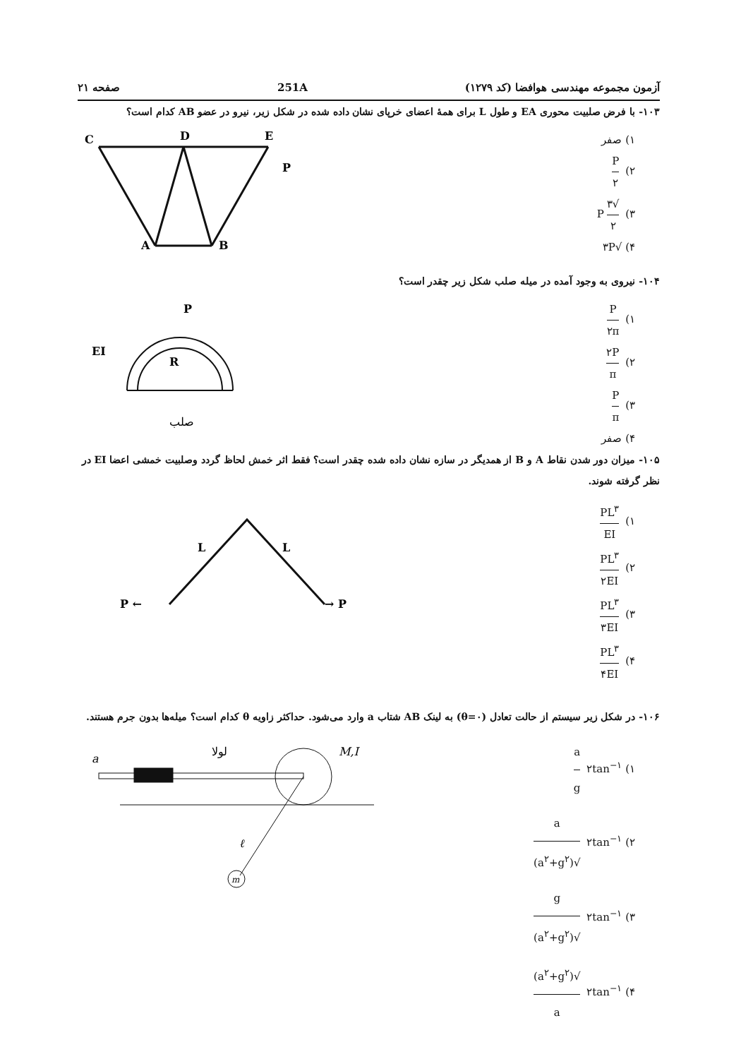آزمون مجموعه مهندسی هوافضا (کد ۱۲۷۹) 251A صفحه ۲۱
۱۰۳- با فرض صلبیت محوری EA و طول L برای همهٔ اعضای خرپای نشان داده شده در شکل زیر، نیرو در عضو AB کدام است؟
۱) صفر
۲) P ۲
۳) √۳ ۲ P
۴) √۳P
C
D
E
A
B
P
۱۰۴- نیروی به وجود آمده در میله صلب شکل زیر چقدر است؟
۱) P ۲π
۲) ۲P π
۳) P π
۴) صفر
P
EI
R
صلب
۱۰۵- میزان دور شدن نقاط A و B از همدیگر در سازه نشان داده شده چقدر است؟ فقط اثر خمش لحاظ گردد وصلبیت خمشی اعضا EI در نظر گرفته شوند.
۱) PL<sup>۳</sup> EI
۲) PL<sup>۳</sup> ۲EI
۳) PL<sup>۳</sup> ۳EI
۴) PL<sup>۳</sup> ۴EI
L
L
P ←
→ P
۱۰۶- در شکل زیر سیستم از حالت تعادل (θ=۰) به لینک AB شتاب a وارد می‌شود. حداکثر زاویه θ کدام است؟ میله‌ها بدون جرم هستند.
۱) ۲tan<sup>−۱</sup> a g
۲) ۲tan<sup>−۱</sup> a √(a<sup>۲</sup>+g<sup>۲</sup>)
۳) ۲tan<sup>−۱</sup> g √(a<sup>۲</sup>+g<sup>۲</sup>)
۴) ۲tan<sup>−۱</sup> √(a<sup>۲</sup>+g<sup>۲</sup>) a
a
لولا
M,I
ℓ
m